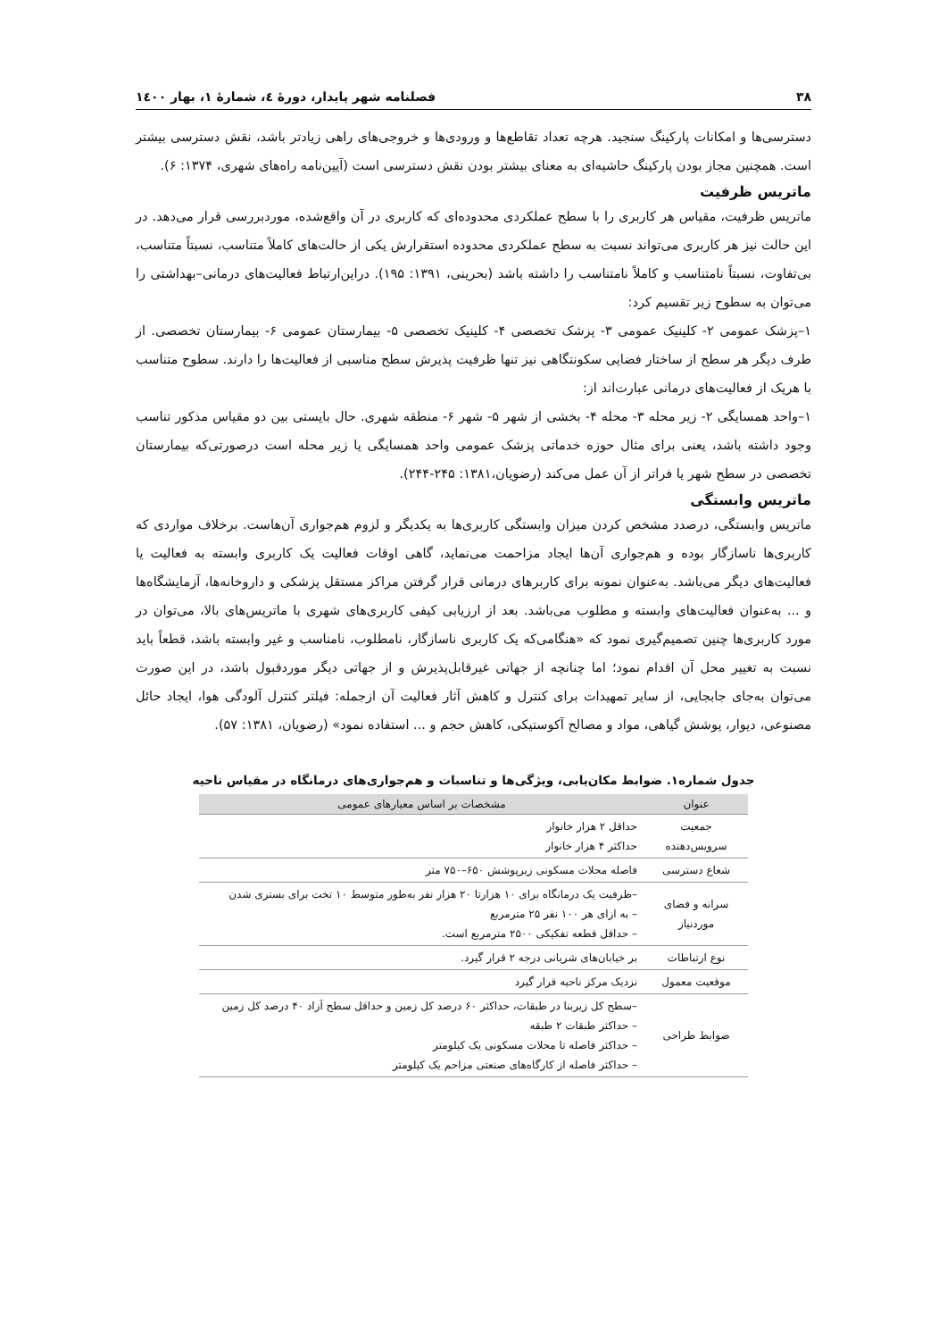۳۸ فصلنامه شهر پایدار، دورهٔ ٤، شمارهٔ ١، بهار ١٤٠٠
دسترسی‌ها و امکانات پارکینگ سنجید. هرچه تعداد تقاطع‌ها و ورودی‌ها و خروجی‌های راهی زیادتر باشد، نقش دسترسی بیشتر است. همچنین مجاز بودن پارکینگ حاشیه‌ای به معنای بیشتر بودن نقش دسترسی است (آیین‌نامه راه‌های شهری، ۱۳۷۴: ۶).
ماتریس ظرفیت
ماتریس ظرفیت، مقیاس هر کاربری را با سطح عملکردی محدوده‌ای که کاربری در آن واقع‌شده، موردبررسی قرار می‌دهد. در این حالت نیز هر کاربری می‌تواند نسبت به سطح عملکردی محدوده استقرارش یکی از حالت‌های کاملاً متناسب، نسبتاً متناسب، بی‌تفاوت، نسبتاً نامتناسب و کاملاً نامتناسب را داشته باشد (بحرینی، ۱۳۹۱: ۱۹۵). دراین‌ارتباط فعالیت‌های درمانی–بهداشتی را می‌توان به سطوح زیر تقسیم کرد:
۱–پزشک عمومی ۲- کلینیک عمومی ۳- پزشک تخصصی ۴- کلینیک تخصصی ۵- بیمارستان عمومی ۶- بیمارستان تخصصی. از طرف دیگر هر سطح از ساختار فضایی سکونتگاهی نیز تنها ظرفیت پذیرش سطح مناسبی از فعالیت‌ها را دارند. سطوح متناسب با هریک از فعالیت‌های درمانی عبارت‌اند از:
۱–واحد همسایگی ۲- زیر محله ۳- محله ۴- بخشی از شهر ۵- شهر ۶- منطقه شهری. حال بایستی بین دو مقیاس مذکور تناسب وجود داشته باشد، یعنی برای مثال حوزه خدماتی پزشک عمومی واحد همسایگی یا زیر محله است درصورتی‌که بیمارستان تخصصی در سطح شهر یا فراتر از آن عمل می‌کند (رضویان،۱۳۸۱: ۲۴۵-۲۴۴).
ماتریس وابستگی
ماتریس وابستگی، درصدد مشخص کردن میزان وابستگی کاربری‌ها به یکدیگر و لزوم هم‌جواری آن‌هاست. برخلاف مواردی که کاربری‌ها ناسازگار بوده و هم‌جواری آن‌ها ایجاد مزاحمت می‌نماید، گاهی اوقات فعالیت یک کاربری وابسته به فعالیت یا فعالیت‌های دیگر می‌باشد. به‌عنوان نمونه برای کاربرهای درمانی قرار گرفتن مراکز مستقل پزشکی و داروخانه‌ها، آزمایشگاه‌ها و ... به‌عنوان فعالیت‌های وابسته و مطلوب می‌باشد. بعد از ارزیابی کیفی کاربری‌های شهری با ماتریس‌های بالا، می‌توان در مورد کاربری‌ها چنین تصمیم‌گیری نمود که «هنگامی‌که یک کاربری ناسازگار، نامطلوب، نامناسب و غیر وابسته باشد، قطعاً باید نسبت به تغییر محل آن اقدام نمود؛ اما چنانچه از جهاتی غیرقابل‌پذیرش و از جهاتی دیگر موردقبول باشد، در این صورت می‌توان به‌جای جابجایی، از سایر تمهیدات برای کنترل و کاهش آثار فعالیت آن ازجمله: فیلتر کنترل آلودگی هوا، ایجاد حائل مصنوعی، دیوار، پوشش گیاهی، مواد و مصالح آکوستیکی، کاهش حجم و ... استفاده نمود» (رضویان، ۱۳۸۱: ۵۷).
جدول شماره۱. ضوابط مکان‌یابی، ویژگی‌ها و تناسبات و هم‌جواری‌های درمانگاه در مقیاس ناحیه
| عنوان | مشخصات بر اساس معیارهای عمومی |
| --- | --- |
| جمعیت سرویس‌دهنده | حداقل ۲ هزار خانوار حداکثر ۴ هزار خانوار |
| شعاع دسترسی | فاصله محلات مسکونی زیرپوشش ۶۵۰–۷۵۰ متر |
| سرانه و فضای موردنیاز | –ظرفیت یک درمانگاه برای ۱۰ هزارتا ۲۰ هزار نفر به‌طور متوسط ۱۰ تخت برای بستری شدن – به ازای هر ۱۰۰ نفر ۲۵ مترمربع – حداقل قطعه تفکیکی ۲۵۰۰ مترمربع است. |
| نوع ارتباطات | بر خیابان‌های شریانی درجه ۲ قرار گیرد. |
| موقعیت معمول | نزدیک مرکز ناحیه قرار گیرد |
| ضوابط طراحی | –سطح کل زیربنا در طبقات، حداکثر ۶۰ درصد کل زمین و حداقل سطح آزاد ۴۰ درصد کل زمین – حداکثر طبقات ۲ طبقه – حداکثر فاصله تا محلات مسکونی یک کیلومتر – حداکثر فاصله از کارگاه‌های صنعتی مزاحم یک کیلومتر |